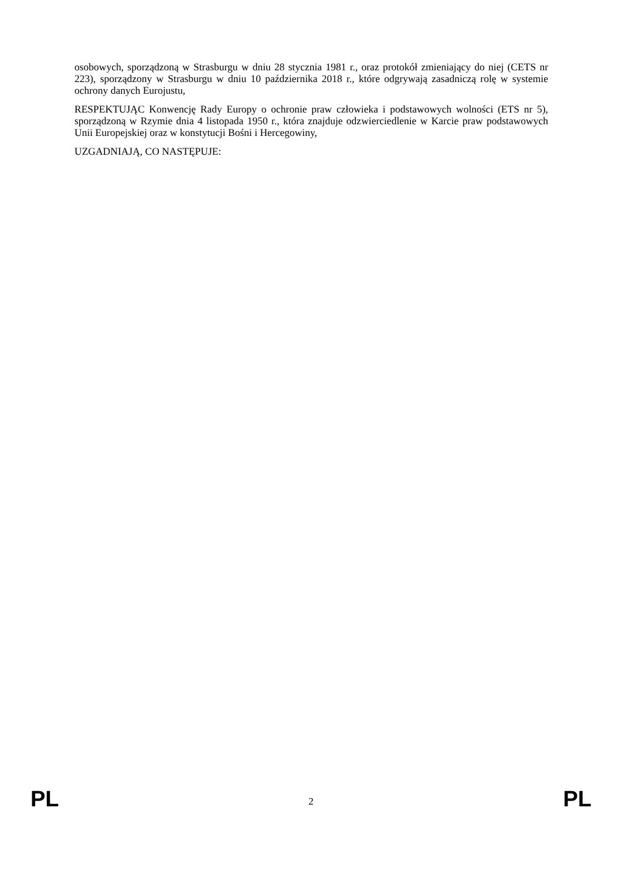osobowych, sporządzoną w Strasburgu w dniu 28 stycznia 1981 r., oraz protokół zmieniający do niej (CETS nr 223), sporządzony w Strasburgu w dniu 10 października 2018 r., które odgrywają zasadniczą rolę w systemie ochrony danych Eurojustu,
RESPEKTUJĄC Konwencję Rady Europy o ochronie praw człowieka i podstawowych wolności (ETS nr 5), sporządzoną w Rzymie dnia 4 listopada 1950 r., która znajduje odzwierciedlenie w Karcie praw podstawowych Unii Europejskiej oraz w konstytucji Bośni i Hercegowiny,
UZGADNIAJĄ, CO NASTĘPUJE:
PL 2 PL